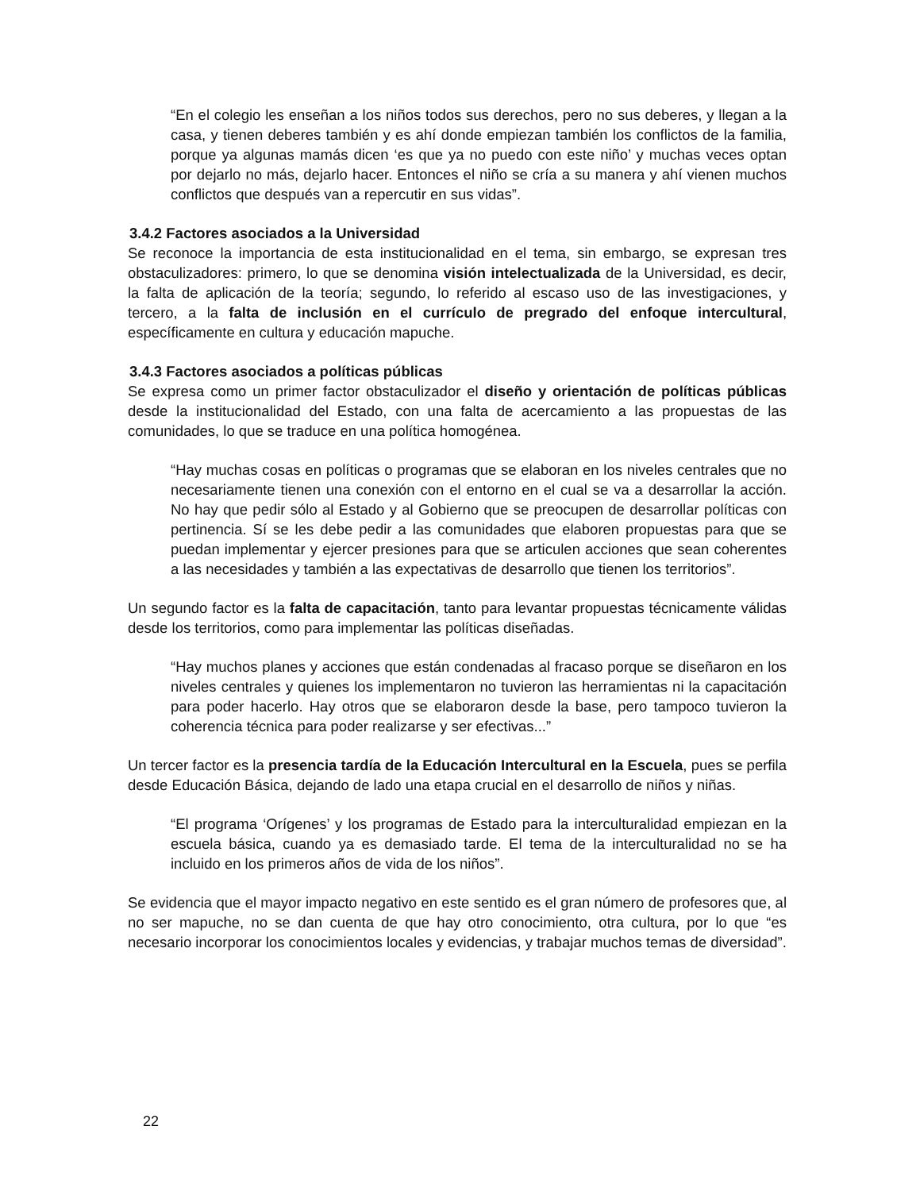“En el colegio les enseñan a los niños todos sus derechos, pero no sus deberes, y llegan a la casa, y tienen deberes también y es ahí donde empiezan también los conflictos de la familia, porque ya algunas mamás dicen ‘es que ya no puedo con este niño’ y muchas veces optan por dejarlo no más, dejarlo hacer. Entonces el niño se cría a su manera y ahí vienen muchos conflictos que después van a repercutir en sus vidas”.
3.4.2 Factores asociados a la Universidad
Se reconoce la importancia de esta institucionalidad en el tema, sin embargo, se expresan tres obstaculizadores: primero, lo que se denomina visión intelectualizada de la Universidad, es decir, la falta de aplicación de la teoría; segundo, lo referido al escaso uso de las investigaciones, y tercero, a la falta de inclusión en el currículo de pregrado del enfoque intercultural, específicamente en cultura y educación mapuche.
3.4.3 Factores asociados a políticas públicas
Se expresa como un primer factor obstaculizador el diseño y orientación de políticas públicas desde la institucionalidad del Estado, con una falta de acercamiento a las propuestas de las comunidades, lo que se traduce en una política homogénea.
“Hay muchas cosas en políticas o programas que se elaboran en los niveles centrales que no necesariamente tienen una conexión con el entorno en el cual se va a desarrollar la acción. No hay que pedir sólo al Estado y al Gobierno que se preocupen de desarrollar políticas con pertinencia. Sí se les debe pedir a las comunidades que elaboren propuestas para que se puedan implementar y ejercer presiones para que se articulen acciones que sean coherentes a las necesidades y también a las expectativas de desarrollo que tienen los territorios”.
Un segundo factor es la falta de capacitación, tanto para levantar propuestas técnicamente válidas desde los territorios, como para implementar las políticas diseñadas.
“Hay muchos planes y acciones que están condenadas al fracaso porque se diseñaron en los niveles centrales y quienes los implementaron no tuvieron las herramientas ni la capacitación para poder hacerlo. Hay otros que se elaboraron desde la base, pero tampoco tuvieron la coherencia técnica para poder realizarse y ser efectivas...”
Un tercer factor es la presencia tardía de la Educación Intercultural en la Escuela, pues se perfila desde Educación Básica, dejando de lado una etapa crucial en el desarrollo de niños y niñas.
“El programa ‘Orígenes’ y los programas de Estado para la interculturalidad empiezan en la escuela básica, cuando ya es demasiado tarde. El tema de la interculturalidad no se ha incluido en los primeros años de vida de los niños”.
Se evidencia que el mayor impacto negativo en este sentido es el gran número de profesores que, al no ser mapuche, no se dan cuenta de que hay otro conocimiento, otra cultura, por lo que “es necesario incorporar los conocimientos locales y evidencias, y trabajar muchos temas de diversidad”.
22